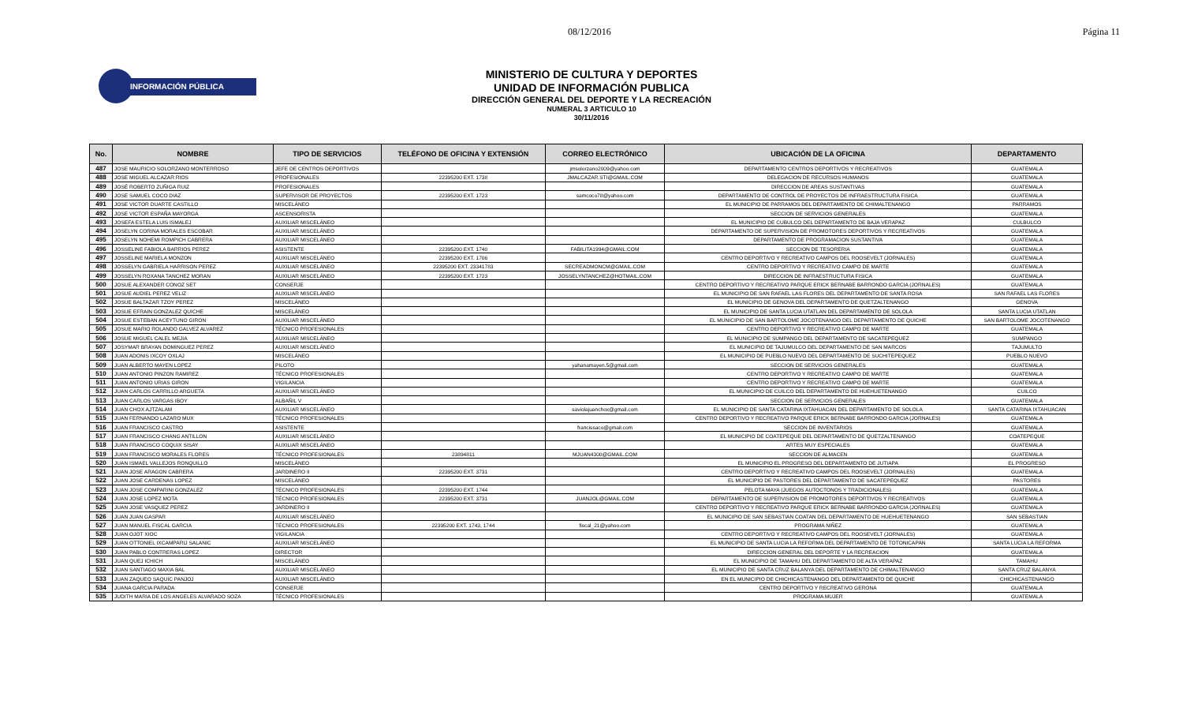08/12/2016 Página 11
INFORMACIÓN PÚBLICA
MINISTERIO DE CULTURA Y DEPORTES
UNIDAD DE INFORMACIÓN PUBLICA
DIRECCIÓN GENERAL DEL DEPORTE Y LA RECREACIÓN
NUMERAL 3 ARTICULO 10
30/11/2016
| No. | NOMBRE | TIPO DE SERVICIOS | TELÉFONO DE OFICINA Y EXTENSIÓN | CORREO ELECTRÓNICO | UBICACIÓN DE LA OFICINA | DEPARTAMENTO |
| --- | --- | --- | --- | --- | --- | --- |
| 487 | JOSE MAURICIO SOLORZANO MONTERROSO | JEFE DE CENTROS DEPORTIVOS | | jmsolorzano2009@yahoo.com | DEPARTAMENTO CENTROS DEPORTIVOS Y RECREATIVOS | GUATEMALA |
| 488 | JOSE MIGUEL ALCAZAR RIOS | PROFESIONALES | 22395200 EXT. 1738 | JMALCAZAR.STI@GMAIL.COM | DELEGACION DE RECURSOS HUMANOS | GUATEMALA |
| 489 | JOSÉ ROBERTO ZUÑIGA RUIZ | PROFESIONALES | | | DIRECCION DE AREAS SUSTANTIVAS | GUATEMALA |
| 490 | JOSE SAMUEL COCO DIAZ | SUPERVISOR DE PROYECTOS | 22395200 EXT. 1723 | samcoco78@yahoo.com | DEPARTAMENTO DE CONTROL DE PROYECTOS DE INFRAESTRUCTURA FISICA | GUATEMALA |
| 491 | JOSE VICTOR DUARTE CASTILLO | MISCELÁNEO | | | EL MUNICIPIO DE PARRAMOS DEL DEPARTAMENTO DE CHIMALTENANGO | PARRAMOS |
| 492 | JOSE VICTOR ESPAÑA MAYORGA | ASCENSORISTA | | | SECCION DE SERVICIOS GENERALES | GUATEMALA |
| 493 | JOSEFA ESTELA LUIS ISMALEJ | AUXILIAR MISCELÁNEO | | | EL MUNICIPIO DE CUBULCO DEL DEPARTAMENTO DE BAJA VERAPAZ | CULBULCO |
| 494 | JOSELYN CORINA MORALES ESCOBAR | AUXILIAR MISCELÁNEO | | | DEPARTAMENTO DE SUPERVISION DE PROMOTORES DEPORTIVOS Y RECREATIVOS | GUATEMALA |
| 495 | JOSELYN NOHEMI ROMPICH CABRERA | AUXILIAR MISCELÁNEO | | | DEPARTAMENTO DE PROGRAMACION SUSTANTIVA | GUATEMALA |
| 496 | JOSSELINE FABIOLA BARRIOS PEREZ | ASISTENTE | 22395200 EXT. 1740 | FABILITA1994@GMAIL.COM | SECCION DE TESORERIA | GUATEMALA |
| 497 | JOSSELINE MARIELA MONZON | AUXILIAR MISCELÁNEO | 22395200 EXT. 1706 | | CENTRO DEPORTIVO Y RECREATIVO CAMPOS DEL ROOSEVELT (JORNALES) | GUATEMALA |
| 498 | JOSSELYN GABRIELA HARRISON PEREZ | AUXILIAR MISCELÁNEO | 22395200 EXT. 23341783 | SECREADMONCM@GMAIL.COM | CENTRO DEPORTIVO Y RECREATIVO CAMPO DE MARTE | GUATEMALA |
| 499 | JOSSELYN ROXANA TANCHEZ MORAN | AUXILIAR MISCELÁNEO | 22395200 EXT. 1723 | JOSSELYNTANCHEZ@HOTMAIL.COM | DIRECCION DE INFRAESTRUCTURA FISICA | GUATEMALA |
| 500 | JOSUE ALEXANDER CONOZ SET | CONSERJE | | | CENTRO DEPORTIVO Y RECREATIVO PARQUE ERICK BERNABE BARRONDO GARCIA (JORNALES) | GUATEMALA |
| 501 | JOSUE AUDIEL PEREZ VELIZ | AUXILIAR MISCELÁNEO | | | EL MUNICIPIO DE SAN RAFAEL LAS FLORES DEL DEPARTAMENTO DE SANTA ROSA | SAN RAFAEL LAS FLORES |
| 502 | JOSUE BALTAZAR TZOY PEREZ | MISCELÁNEO | | | EL MUNICIPIO DE GENOVA DEL DEPARTAMENTO DE QUETZALTENANGO | GENOVA |
| 503 | JOSUE EFRAIN GONZALEZ QUICHE | MISCELÁNEO | | | EL MUNICIPIO DE SANTA LUCIA UTATLAN DEL DEPARTAMENTO DE SOLOLA | SANTA LUCIA UTATLAN |
| 504 | JOSUE ESTEBAN ACEYTUNO GIRON | AUXILIAR MISCELÁNEO | | | EL MUNICIPIO DE SAN BARTOLOME JOCOTENANGO DEL DEPARTAMENTO DE QUICHE | SAN BARTOLOME JOCOTENANGO |
| 505 | JOSUE MARIO ROLANDO GALVEZ ALVAREZ | TÉCNICO PROFESIONALES | | | CENTRO DEPORTIVO Y RECREATIVO CAMPO DE MARTE | GUATEMALA |
| 506 | JOSUE MIGUEL CALEL MEJIA | AUXILIAR MISCELÁNEO | | | EL MUNICIPIO DE SUMPANGO DEL DEPARTAMENTO DE SACATEPEQUEZ | SUMPANGO |
| 507 | JOSYMAR BRAYAN DOMINGUEZ PEREZ | AUXILIAR MISCELÁNEO | | | EL MUNICIPIO DE TAJUMULCO DEL DEPARTAMENTO DE SAN MARCOS | TAJUMULTO |
| 508 | JUAN ADONIS IXCOY OXLAJ | MISCELÁNEO | | | EL MUNICIPIO DE PUEBLO NUEVO DEL DEPARTAMENTO DE SUCHITEPEQUEZ | PUEBLO NUEVO |
| 509 | JUAN ALBERTO MAYEN LOPEZ | PILOTO | | yahanamayen.5@gmail.com | SECCION DE SERVICIOS GENERALES | GUATEMALA |
| 510 | JUAN ANTONIO PINZON RAMIREZ | TÉCNICO PROFESIONALES | | | CENTRO DEPORTIVO Y RECREATIVO CAMPO DE MARTE | GUATEMALA |
| 511 | JUAN ANTONIO URIAS GIRON | VIGILANCIA | | | CENTRO DEPORTIVO Y RECREATIVO CAMPO DE MARTE | GUATEMALA |
| 512 | JUAN CARLOS CARRILLO ARGUETA | AUXILIAR MISCELÁNEO | | | EL MUNICIPIO DE CUILCO DEL DEPARTAMENTO DE HUEHUETENANGO | CUILCO |
| 513 | JUAN CARLOS VARGAS IBOY | ALBAÑIL V | | | SECCION DE SERVICIOS GENERALES | GUATEMALA |
| 514 | JUAN CHOX AJTZALAM | AUXILIAR MISCELÁNEO | | saviolajuanchox@gmail.com | EL MUNICIPIO DE SANTA CATARINA IXTAHUACAN DEL DEPARTAMENTO DE SOLOLA | SANTA CATARINA IXTAHUACAN |
| 515 | JUAN FERNANDO LAZARO MUX | TÉCNICO PROFESIONALES | | | CENTRO DEPORTIVO Y RECREATIVO PARQUE ERICK BERNABE BARRONDO GARCIA (JORNALES) | GUATEMALA |
| 516 | JUAN FRANCISCO CASTRO | ASISTENTE | | francissaco@gmail.com | SECCION DE INVENTARIOS | GUATEMALA |
| 517 | JUAN FRANCISCO CHANG ANTILLON | AUXILIAR MISCELÁNEO | | | EL MUNICIPIO DE COATEPEQUE DEL DEPARTAMENTO DE QUETZALTENANGO | COATEPEQUE |
| 518 | JUAN FRANCISCO COQUIX SISAY | AUXILIAR MISCELÁNEO | | | ARTES MUY ESPECIALES | GUATEMALA |
| 519 | JUAN FRANCISCO MORALES FLORES | TÉCNICO PROFESIONALES | 23894811 | MJUAN4300@GMAIL.COM | SECCION DE ALMACEN | GUATEMALA |
| 520 | JUAN ISMAEL VALLEJOS RONQUILLO | MISCELÁNEO | | | EL MUNICIPIO EL PROGRESO DEL DEPARTAMENTO DE JUTIAPA | EL PROGRESO |
| 521 | JUAN JOSE ARAGON CABRERA | JARDINERO II | 22395200 EXT. 3731 | | CENTRO DEPORTIVO Y RECREATIVO CAMPOS DEL ROOSEVELT (JORNALES) | GUATEMALA |
| 522 | JUAN JOSE CARDENAS LOPEZ | MISCELÁNEO | | | EL MUNICIPIO DE PASTORES DEL DEPARTAMENTO DE SACATEPEQUEZ | PASTORES |
| 523 | JUAN JOSE COMPARINI GONZALEZ | TÉCNICO PROFESIONALES | 22395200 EXT. 1744 | | PELOTA MAYA (JUEGOS AUTOCTONOS Y TRADICIONALES) | GUATEMALA |
| 524 | JUAN JOSE LOPEZ MOTA | TÉCNICO PROFESIONALES | 22395200 EXT. 3731 | JUANJOL@GMAIL.COM | DEPARTAMENTO DE SUPERVISION DE PROMOTORES DEPORTIVOS Y RECREATIVOS | GUATEMALA |
| 525 | JUAN JOSE VASQUEZ PEREZ | JARDINERO II | | | CENTRO DEPORTIVO Y RECREATIVO PARQUE ERICK BERNABE BARRONDO GARCIA (JORNALES) | GUATEMALA |
| 526 | JUAN JUAN GASPAR | AUXILIAR MISCELÁNEO | | | EL MUNICIPIO DE SAN SEBASTIAN COATAN DEL DEPARTAMENTO DE HUEHUETENANGO | SAN SEBASTIAN |
| 527 | JUAN MANUEL FISCAL GARCIA | TÉCNICO PROFESIONALES | 22395200 EXT. 1743, 1744 | fiscal_21@yahoo.com | PROGRAMA NIÑEZ | GUATEMALA |
| 528 | JUAN OJOT XIOC | VIGILANCIA | | | CENTRO DEPORTIVO Y RECREATIVO CAMPOS DEL ROOSEVELT (JORNALES) | GUATEMALA |
| 529 | JUAN OTTONIEL IXCAMPARIJ SALANIC | AUXILIAR MISCELÁNEO | | | EL MUNICIPIO DE SANTA LUCIA LA REFORMA DEL DEPARTAMENTO DE TOTONICAPAN | SANTA LUCIA LA REFORMA |
| 530 | JUAN PABLO CONTRERAS LOPEZ | DIRECTOR | | | DIRECCION GENERAL DEL DEPORTE Y LA RECREACION | GUATEMALA |
| 531 | JUAN QUEJ ICHICH | MISCELÁNEO | | | EL MUNICIPIO DE TAMAHU DEL DEPARTAMENTO DE ALTA VERAPAZ | TAMAHU |
| 532 | JUAN SANTIAGO MAXIA BAL | AUXILIAR MISCELÁNEO | | | EL MUNICIPIO DE SANTA CRUZ BALANYA DEL DEPARTAMENTO DE CHIMALTENANGO | SANTA CRUZ BALANYA |
| 533 | JUAN ZAQUEO SAQUIC PANJOJ | AUXILIAR MISCELÁNEO | | | EN EL MUNICIPIO DE CHICHICASTENANGO DEL DEPARTAMENTO DE QUICHE | CHICHICASTENANGO |
| 534 | JUANA GARCIA PARADA | CONSERJE | | | CENTRO DEPORTIVO Y RECREATIVO GERONA | GUATEMALA |
| 535 | JUDITH MARIA DE LOS ANGELES ALVARADO SOZA | TÉCNICO PROFESIONALES | | | PROGRAMA MUJER | GUATEMALA |